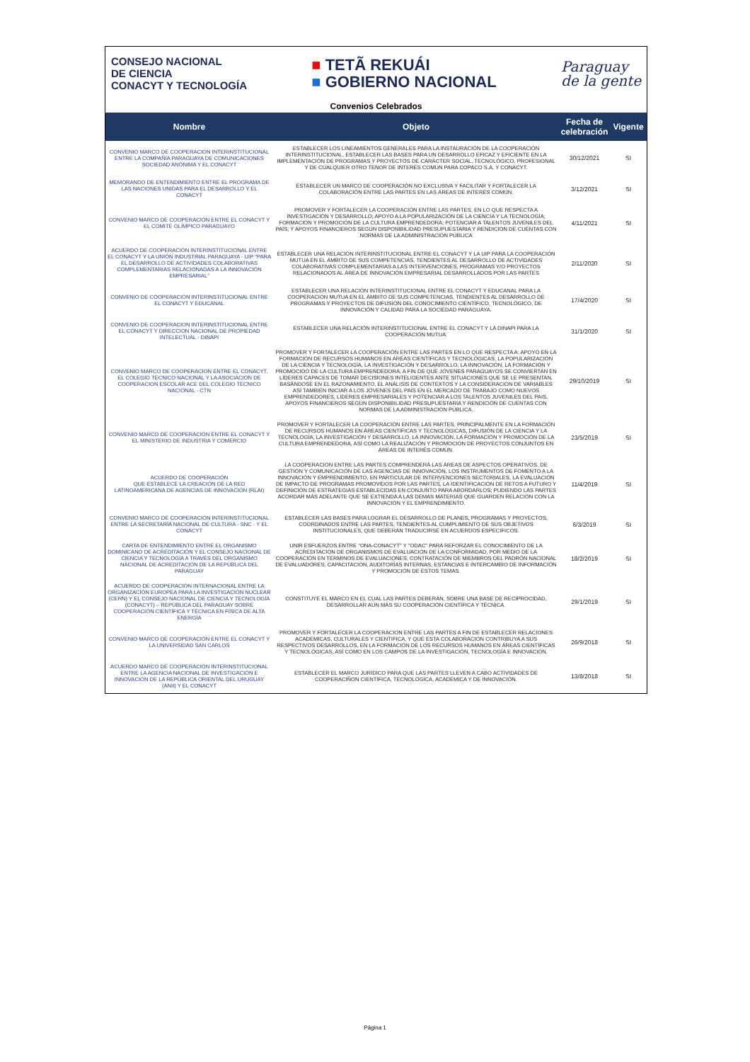CONSEJO NACIONAL
DE CIENCIA
CONACYT Y TECNOLOGÍA
■ TETÃ REKUÁI
■ GOBIERNO NACIONAL
Paraguay
de la gente
Convenios Celebrados
| Nombre | Objeto | Fecha de celebración | Vigente |
| --- | --- | --- | --- |
| CONVENIO MARCO DE COOPERACION INTERINSTITUCIONAL ENTRE LA COMPAÑÍA PARAGUAYA DE COMUNICACIONES SOCIEDAD ANÓNIMA Y EL CONACYT | ESTABLECER LOS LINEAMIENTOS GENERALES PARA LA INSTAURACIÓN DE LA COOPERACIÓN INTERINSTITUCIONAL, ESTABLECER LAS BASES PARA UN DESARROLLO EFICAZ Y EFICIENTE EN LA IMPLEMENTACIÓN DE PROGRAMAS Y PROYECTOS DE CARÁCTER SOCIAL, TECNOLÓGICO, PROFESIONAL Y DE CUALQUIER OTRO TENOR DE INTERÉS COMÚN PARA COPACO S.A. Y CONACYT. | 30/12/2021 | SI |
| MEMORANDO DE ENTENDIMIENTO ENTRE EL PROGRAMA DE LAS NACIONES UNIDAS PARA EL DESARROLLO Y EL CONACYT | ESTABLECER UN MARCO DE COOPERACIÓN NO EXCLUSIVA Y FACILITAR Y FORTALECER LA COLABORACIÓN ENTRE LAS PARTES EN LAS ÁREAS DE INTERÉS COMÚN. | 3/12/2021 | SI |
| CONVENIO MARCO DE COOPERACIÓN ENTRE EL CONACYT Y EL COMITÉ OLÍMPICO PARAGUAYO | PROMOVER Y FORTALECER LA COOPERACIÓN ENTRE LAS PARTES, EN LO QUE RESPECTA A INVESTIGACIÓN Y DESARROLLO; APOYO A LA POPULARIZACIÓN DE LA CIENCIA Y LA TECNOLOGÍA; FORMACIÓN Y PROMOCIÓN DE LA CULTURA EMPRENDEDORA; POTENCIAR A TALENTOS JUVENILES DEL PAÍS; Y APOYOS FINANCIEROS SEGÚN DISPONIBILIDAD PRESUPUESTARIA Y RENDICIÓN DE CUENTAS CON NORMAS DE LA ADMINISTRACIÓN PÚBLICA | 4/11/2021 | SI |
| ACUERDO DE COOPERACIÓN INTERINSTITUCIONAL ENTRE EL CONACYT Y LA UNIÓN INDUSTRIAL PARAGUAYA - UIP "PARA EL DESARROLLO DE ACTIVIDADES COLABORATIVAS COMPLEMENTARIAS RELACIONADAS A LA INNOVACIÓN EMPRESARIAL" | ESTABLECER UNA RELACIÓN INTERINSTITUCIONAL ENTRE EL CONACYT Y LA UIP PARA LA COOPERACIÓN MUTUA EN EL ÁMBITO DE SUS COMPETENCIAS, TENDIENTES AL DESARROLLO DE ACTIVIDADES COLABORATIVAS COMPLEMENTARIAS A LAS INTERVENCIONES, PROGRAMAS Y/O PROYECTOS RELACIONADOS AL ÁREA DE INNOVACIÓN EMPRESARIAL DESARROLLADOS POR LAS PARTES | 2/11/2020 | SI |
| CONVENIO DE COOPERACIÓN INTERINSTITUCIONAL ENTRE EL CONACYT Y EDUCANAL | ESTABLECER UNA RELACIÓN INTERINSTITUCIONAL ENTRE EL CONACYT Y EDUCANAL PARA LA COOPERACIÓN MUTUA EN EL ÁMBITO DE SUS COMPETENCIAS, TENDIENTES AL DESARROLLO DE PROGRAMAS Y PROYECTOS DE DIFUSIÓN DEL CONOCIMIENTO CIENTÍFICO, TECNOLÓGICO, DE INNOVACIÓN Y CALIDAD PARA LA SOCIEDAD PARAGUAYA. | 17/4/2020 | SI |
| CONVENIO DE COOPERACION INTERINSTITUCIONAL ENTRE EL CONACYT Y DIRECCION NACIONAL DE PROPIEDAD INTELECTUAL - DINAPI | ESTABLECER UNA RELACIÓN INTERINSTITUCIONAL ENTRE EL CONACYT Y LA DINAPI PARA LA COOPERACIÓN MUTUA. | 31/1/2020 | SI |
| CONVENIO MARCO DE COOPERACION ENTRE EL CONACYT, EL COLEGIO TECNICO NACIONAL Y LA ASOCIACION DE COOPERACION ESCOLAR ACE DEL COLEGIO TECNICO NACIONAL - CTN | PROMOVER Y FORTALECER LA COOPERACIÓN ENTRE LAS PARTES EN LO QUE RESPECTA A: APOYO EN LA FORMACIÓN DE RECURSOS HUMANOS EN ÁREAS CIENTÍFICAS Y TECNOLÓGICAS, LA POPULARIZACIÓN DE LA CIENCIA Y TECNOLOGÍA, LA INVESTIGACIÓN Y DESARROLLO, LA INNOVACIÓN, LA FORMACIÓN Y PROMOCIOÓ DE LA CULTURA EMPRENDEDORA, A FIN DE QUE JÓVENES PARAGUAYOS SE CONVIERTAN EN LÍDERES CAPACES DE TOMAR DECISIONES INTELIGENTES ANTE SITUACIONES QUE SE LE PRESENTAN, BASÁNDOSE EN EL RAZONAMIENTO, EL ANÁLISIS DE CONTEXTOS Y LA CONSIDERACIÓN DE VARIABLES ASÍ TAMBIÉN INICIAR A LOS JÓVENES DEL PAÍS EN EL MERCADO DE TRABAJO COMO NUEVOS EMPRENDEDORES, LÍDERES EMPRESARIALES Y POTENCIAR A LOS TALENTOS JUVENILES DEL PAIS, APOYOS FINANCIEROS SEGÚN DISPONIBILIDAD PRESUPUESTARIA Y RENDICIÓN DE CUENTAS CON NORMAS DE LA ADMINISTRACIÓN PÚBLICA. | 29/10/2019 | SI |
| CONVENIO MARCO DE COOPERACIÓN ENTRE EL CONACYT Y EL MINISTERIO DE INDUSTRIA Y COMERCIO | PROMOVER Y FORTALECER LA COOPERACIÓN ENTRE LAS PARTES, PRINCIPALMENTE EN LA FORMACIÓN DE RECURSOS HUMANOS EN ÁREAS CIENTÍFICAS Y TECNOLÓGICAS, DIFUSIÓN DE LA CIENCIA Y LA TECNOLOGÍA, LA INVESTIGACIÓN Y DESARROLLO, LA INNOVACIÓN, LA FORMACIÓN Y PROMOCIÓN DE LA CULTURA EMPRENDEDORA, ASÍ COMO LA REALIZACIÓN Y PROMOCIÓN DE PROYECTOS CONJUNTOS EN ÁREAS DE INTERÉS COMÚN. | 23/5/2019 | SI |
| ACUERDO DE COOPERACIÓN QUE ESTABLECE LA CREACIÓN DE LA RED LATINOAMERICANA DE AGENCIAS DE INNOVACIÓN (RLAI) | LA COOPERACIÓN ENTRE LAS PARTES COMPRENDERÁ LAS ÁREAS DE ASPECTOS OPERATIVOS, DE GESTIÓN Y COMUNICACIÓN DE LAS AGENCIAS DE INNOVACIÓN, LOS INSTRUMENTOS DE FOMENTO A LA INNOVACIÓN Y EMPRENDIMIENTO, EN PARTICULAR DE INTERVENCIONES SECTORIALES, LA EVALUACIÓN DE IMPACTO DE PROGRAMAS PROMOVIDOS POR LAS PARTES, LA IDENTIFICACIÓN DE RETOS A FUTURO Y DEFINICIÓN DE ESTRATEGIAS ESTABLECIDAS EN CONJUNTO PARA ABORDARLOS; PUDIENDO LAS PARTES ACORDAR MÁS ADELANTE QUE SE EXTIENDA A LAS DEMÁS MATERIAS QUE GUARDEN RELACIÓN CON LA INNOVACIÓN Y EL EMPRENDIMIENTO. | 11/4/2019 | SI |
| CONVENIO MARCO DE COOPERACIÓN INTERINSTITUCIONAL ENTRE LA SECRETARÍA NACIONAL DE CULTURA - SNC - Y EL CONACYT | ESTABLECER LAS BASES PARA LOGRAR EL DESARROLLO DE PLANES, PROGRAMAS Y PROYECTOS, COORDINADOS ENTRE LAS PARTES, TENDIENTES AL CUMPLIMIENTO DE SUS OBJETIVOS INSTITUCIONALES, QUE DEBERÁN TRADUCIRSE EN ACUERDOS ESPECIFICOS. | 6/3/2019 | SI |
| CARTA DE ENTENDIMIENTO ENTRE EL ORGANISMO DOMINICANO DE ACREDITACIÓN Y EL CONSEJO NACIONAL DE CIENCIA Y TECNOLOGÍA A TRAVÉS DEL ORGANISMO NACIONAL DE ACREDITACIÓN DE LA REPÚBLICA DEL PARAGUAY | UNIR ESFUERZOS ENTRE "ONA-CONACYT" Y "ODAC" PARA REFORZAR EL CONOCIMIENTO DE LA ACREDITACIÓN DE ORGANISMOS DE EVALUACIÓN DE LA CONFORMIDAD, POR MEDIO DE LA COOPERACIÓN EN TÉRMINOS DE EVALUACIONES, CONTRATACIÓN DE MIEMBROS DEL PADRÓN NACIONAL DE EVALUADORES, CAPACITACIÓN, AUDITORÍAS INTERNAS, ESTANCIAS E INTERCAMBIO DE INFORMACIÓN Y PROMOCIÓN DE ESTOS TEMAS. | 18/2/2019 | SI |
| ACUERDO DE COOPERACIÓN INTERNACIONAL ENTRE LA ORGANIZACIÓN EUROPEA PARA LA INVESTIGACIÓN NUCLEAR (CERN) Y EL CONSEJO NACIONAL DE CIENCIA Y TECNOLOGÍA (CONACYT) – REPÚBLICA DEL PARAGUAY SOBRE COOPERACIÓN CIENTÍFICA Y TÉCNICA EN FÍSICA DE ALTA ENERGÍA | CONSTITUYE EL MARCO EN EL CUAL LAS PARTES DEBERÁN, SOBRE UNA BASE DE RECIPROCIDAD, DESARROLLAR AÚN MÁS SU COOPERACIÓN CIENTÍFICA Y TÉCNICA. | 29/1/2019 | SI |
| CONVENIO MARCO DE COOPERACIÓN ENTRE EL CONACYT Y LA UNIVERSIDAD SAN CARLOS | PROMOVER Y FORTALECER LA COOPERACION ENTRE LAS PARTES A FIN DE ESTABLECER RELACIONES ACADEMICAS, CULTURALES Y CIENTIFICA, Y QUE ESTA COLABORACIÓN CONTRIBUYA A SUS RESPECTIVOS DESARROLLOS, EN LA FORMACIÓN DE LOS RECURSOS HUMANOS EN ÁREAS CIENTÍFICAS Y TECNOLÓGICAS, ASÍ COMO EN LOS CAMPOS DE LA INVESTIGACIÓN, TECNOLOGÍA E INNOVACIÓN. | 26/9/2018 | SI |
| ACUERDO MARCO DE COOPERACIÓN INTERINSTITUCIONAL ENTRE LA AGENCIA NACIONAL DE INVESTIGACIÓN E INNOVACIÓN DE LA REPÚBLICA ORIENTAL DEL URUGUAY (ANII) Y EL CONACYT | ESTABLECER EL MARCO JURÍDICO PARA QUE LAS PARTES LLEVEN A CABO ACTIVIDADES DE COOPERACIÑON CIENTÍFICA, TECNOLÓGICA, ACADÉMICA Y DE INNOVACIÓN. | 13/8/2018 | SI |
Página 1